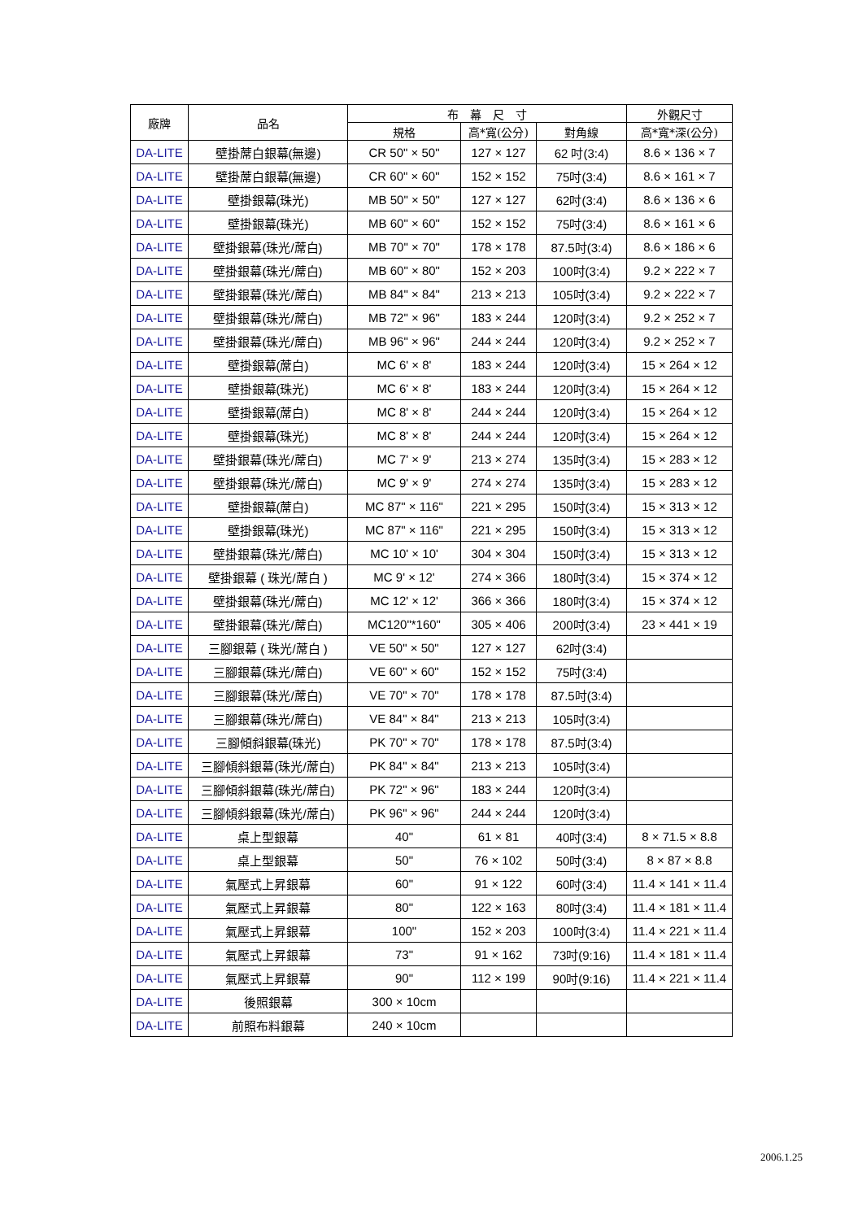| 廠牌 | 品名 | 布 幕 尺 寸 | | | 外觀尺寸 |
| --- | --- | --- | --- | --- | --- |
| | | 規格 | 高*寬(公分) | 對角線 | 高*寬*深(公分) |
| DA-LITE | 壁掛蓆白銀幕(無邊) | CR 50" × 50" | 127 × 127 | 62 吋(3:4) | 8.6 × 136 × 7 |
| DA-LITE | 壁掛蓆白銀幕(無邊) | CR 60" × 60" | 152 × 152 | 75吋(3:4) | 8.6 × 161 × 7 |
| DA-LITE | 壁掛銀幕(珠光) | MB 50" × 50" | 127 × 127 | 62吋(3:4) | 8.6 × 136 × 6 |
| DA-LITE | 壁掛銀幕(珠光) | MB 60" × 60" | 152 × 152 | 75吋(3:4) | 8.6 × 161 × 6 |
| DA-LITE | 壁掛銀幕(珠光/蓆白) | MB 70" × 70" | 178 × 178 | 87.5吋(3:4) | 8.6 × 186 × 6 |
| DA-LITE | 壁掛銀幕(珠光/蓆白) | MB 60" × 80" | 152 × 203 | 100吋(3:4) | 9.2 × 222 × 7 |
| DA-LITE | 壁掛銀幕(珠光/蓆白) | MB 84" × 84" | 213 × 213 | 105吋(3:4) | 9.2 × 222 × 7 |
| DA-LITE | 壁掛銀幕(珠光/蓆白) | MB 72" × 96" | 183 × 244 | 120吋(3:4) | 9.2 × 252 × 7 |
| DA-LITE | 壁掛銀幕(珠光/蓆白) | MB 96" × 96" | 244 × 244 | 120吋(3:4) | 9.2 × 252 × 7 |
| DA-LITE | 壁掛銀幕(蓆白) | MC 6' × 8' | 183 × 244 | 120吋(3:4) | 15 × 264 × 12 |
| DA-LITE | 壁掛銀幕(珠光) | MC 6' × 8' | 183 × 244 | 120吋(3:4) | 15 × 264 × 12 |
| DA-LITE | 壁掛銀幕(蓆白) | MC 8' × 8' | 244 × 244 | 120吋(3:4) | 15 × 264 × 12 |
| DA-LITE | 壁掛銀幕(珠光) | MC 8' × 8' | 244 × 244 | 120吋(3:4) | 15 × 264 × 12 |
| DA-LITE | 壁掛銀幕(珠光/蓆白) | MC 7' × 9' | 213 × 274 | 135吋(3:4) | 15 × 283 × 12 |
| DA-LITE | 壁掛銀幕(珠光/蓆白) | MC 9' × 9' | 274 × 274 | 135吋(3:4) | 15 × 283 × 12 |
| DA-LITE | 壁掛銀幕(蓆白) | MC 87" × 116" | 221 × 295 | 150吋(3:4) | 15 × 313 × 12 |
| DA-LITE | 壁掛銀幕(珠光) | MC 87" × 116" | 221 × 295 | 150吋(3:4) | 15 × 313 × 12 |
| DA-LITE | 壁掛銀幕(珠光/蓆白) | MC 10' × 10' | 304 × 304 | 150吋(3:4) | 15 × 313 × 12 |
| DA-LITE | 壁掛銀幕 ( 珠光/蓆白 ) | MC 9' × 12' | 274 × 366 | 180吋(3:4) | 15 × 374 × 12 |
| DA-LITE | 壁掛銀幕(珠光/蓆白) | MC 12' × 12' | 366 × 366 | 180吋(3:4) | 15 × 374 × 12 |
| DA-LITE | 壁掛銀幕(珠光/蓆白) | MC120"*160" | 305 × 406 | 200吋(3:4) | 23 × 441 × 19 |
| DA-LITE | 三腳銀幕 ( 珠光/蓆白 ) | VE 50" × 50" | 127 × 127 | 62吋(3:4) | |
| DA-LITE | 三腳銀幕(珠光/蓆白) | VE 60" × 60" | 152 × 152 | 75吋(3:4) | |
| DA-LITE | 三腳銀幕(珠光/蓆白) | VE 70" × 70" | 178 × 178 | 87.5吋(3:4) | |
| DA-LITE | 三腳銀幕(珠光/蓆白) | VE 84" × 84" | 213 × 213 | 105吋(3:4) | |
| DA-LITE | 三腳傾斜銀幕(珠光) | PK 70" × 70" | 178 × 178 | 87.5吋(3:4) | |
| DA-LITE | 三腳傾斜銀幕(珠光/蓆白) | PK 84" × 84" | 213 × 213 | 105吋(3:4) | |
| DA-LITE | 三腳傾斜銀幕(珠光/蓆白) | PK 72" × 96" | 183 × 244 | 120吋(3:4) | |
| DA-LITE | 三腳傾斜銀幕(珠光/蓆白) | PK 96" × 96" | 244 × 244 | 120吋(3:4) | |
| DA-LITE | 桌上型銀幕 | 40" | 61 × 81 | 40吋(3:4) | 8 × 71.5 × 8.8 |
| DA-LITE | 桌上型銀幕 | 50" | 76 × 102 | 50吋(3:4) | 8 × 87 × 8.8 |
| DA-LITE | 氣壓式上昇銀幕 | 60" | 91 × 122 | 60吋(3:4) | 11.4 × 141 × 11.4 |
| DA-LITE | 氣壓式上昇銀幕 | 80" | 122 × 163 | 80吋(3:4) | 11.4 × 181 × 11.4 |
| DA-LITE | 氣壓式上昇銀幕 | 100" | 152 × 203 | 100吋(3:4) | 11.4 × 221 × 11.4 |
| DA-LITE | 氣壓式上昇銀幕 | 73" | 91 × 162 | 73吋(9:16) | 11.4 × 181 × 11.4 |
| DA-LITE | 氣壓式上昇銀幕 | 90" | 112 × 199 | 90吋(9:16) | 11.4 × 221 × 11.4 |
| DA-LITE | 後照銀幕 | 300 × 10cm | | | |
| DA-LITE | 前照布料銀幕 | 240 × 10cm | | | |
2006.1.25